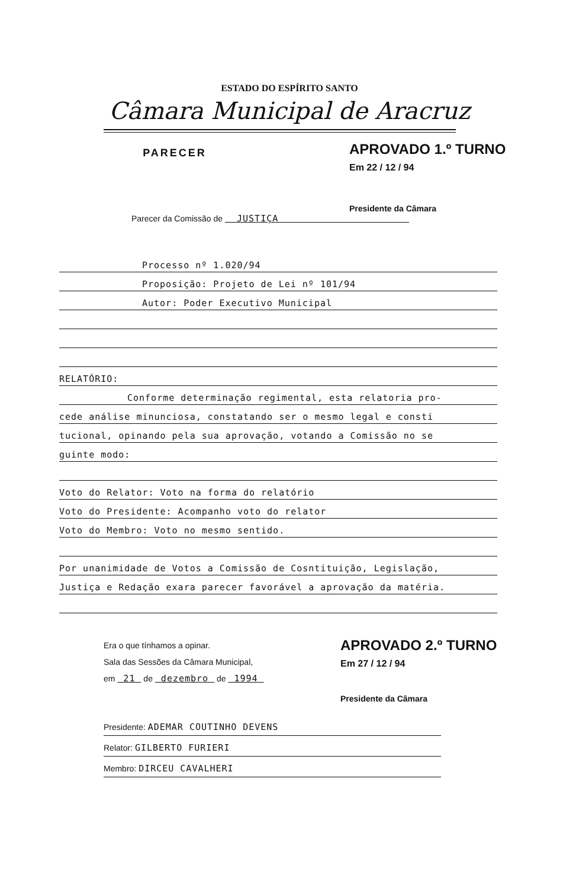ESTADO DO ESPÍRITO SANTO
Câmara Municipal de Aracruz
PARECER
APROVADO 1.º TURNO
Em 22 / 12 / 94
Presidente da Câmara
Parecer da Comissão de JUSTIÇA
Processo nº 1.020/94
Proposição: Projeto de Lei nº 101/94
Autor: Poder Executivo Municipal
RELATÓRIO:
Conforme determinação regimental, esta relatoria pro-
cede análise minunciosa, constatando ser o mesmo legal e consti
tucional, opinando pela sua aprovação, votando a Comissão no se
guinte modo:
Voto do Relator: Voto na forma do relatório
Voto do Presidente: Acompanho voto do relator
Voto do Membro: Voto no mesmo sentido.
Por unanimidade de Votos a Comissão de Cosntituição, Legislação,
Justiça e Redação exara parecer favorável a aprovação da matéria.
Era o que tínhamos a opinar.
Sala das Sessões da Câmara Municipal,
em 21 de dezembro de 1994
APROVADO 2.º TURNO
Em 27 / 12 / 94
Presidente da Câmara
Presidente: ADEMAR COUTINHO DEVENS
Relator: GILBERTO FURIERI
Membro: DIRCEU CAVALHERI